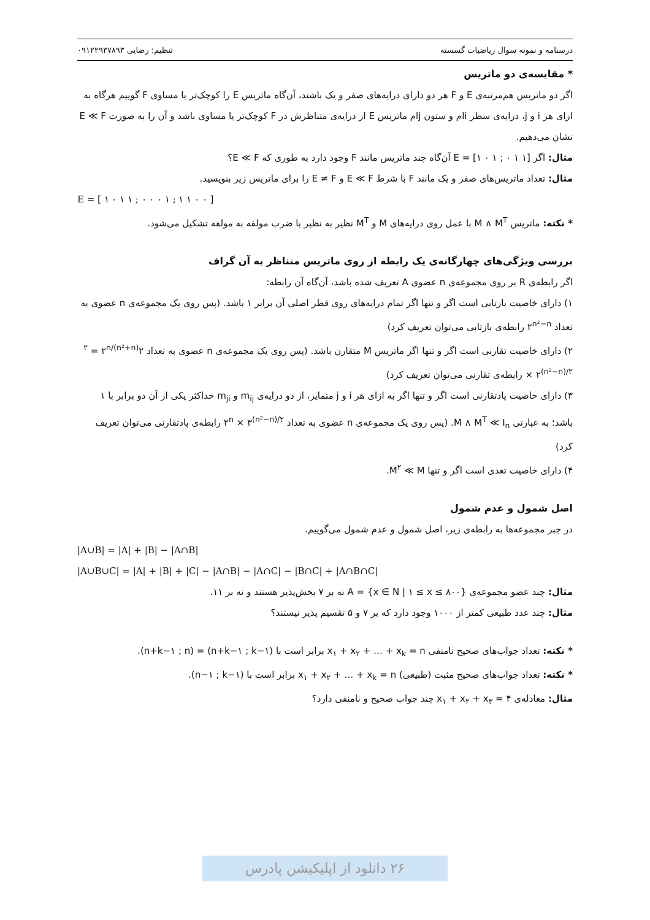درسنامه و نمونه سوال ریاضیات گسسته تنظیم: رضایی ۰۹۱۲۲۹۳۷۸۹۳
* مقایسه‌ی دو ماتریس
اگر دو ماتریس هم‌مرتبه‌ی E و F هر دو دارای درایه‌های صفر و یک باشند، آن‌گاه ماتریس E را کوچک‌تر یا مساوی F گوییم هرگاه به ازای هر i و j، درایه‌ی سطر iام و ستون jام ماتریس E از درایه‌ی متناظرش در F کوچک‌تر یا مساوی باشد و آن را به صورت E ≪ F نشان می‌دهیم.
مثال: اگر E = [۱ ۰ ۱ ; ۰ ۱ ۱] آن‌گاه چند ماتریس مانند F وجود دارد به طوری که E ≪ F؟
مثال: تعداد ماتریس‌های صفر و یک مانند F با شرط E ≪ F و E ≠ F را برای ماتریس زیر بنویسید.
E = [ ۱ ۰ ۱ ۱ ; ۰ ۰ ۰ ۱ ; ۱ ۱ ۰ ۰ ]
* نکته: ماتریس M ∧ M<sup>T</sup> با عمل روی درایه‌های M و M<sup>T</sup> نظیر به نظیر با ضرب مولفه به مولفه تشکیل می‌شود.
بررسی ویژگی‌های چهارگانه‌ی یک رابطه از روی ماتریس متناظر به آن گراف
اگر رابطه‌ی R بر روی مجموعه‌ی n عضوی A تعریف شده باشد، آن‌گاه آن رابطه:
۱) دارای خاصیت بازتابی است اگر و تنها اگر تمام درایه‌های روی قطر اصلی آن برابر ۱ باشد. (پس روی یک مجموعه‌ی n عضوی به تعداد ۲<sup>n²−n</sup> رابطه‌ی بازتابی می‌توان تعریف کرد)
۲) دارای خاصیت تقارنی است اگر و تنها اگر ماتریس M متقارن باشد. (پس روی یک مجموعه‌ی n عضوی به تعداد ۲<sup>(n²+n)/۲</sup> = ۲<sup>n</sup> × ۲<sup>(n²−n)/۲</sup> رابطه‌ی تقارنی می‌توان تعریف کرد)
۳) دارای خاصیت پادتقارنی است اگر و تنها اگر به ازای هر i و j متمایز، از دو درایه‌ی m<sub>ij</sub> و m<sub>ji</sub> حداکثر یکی از آن دو برابر با ۱ باشد؛ به عبارتی M ∧ M<sup>T</sup> ≪ I<sub>n</sub>. (پس روی یک مجموعه‌ی n عضوی به تعداد ۲<sup>n</sup> × ۳<sup>(n²−n)/۲</sup> رابطه‌ی پادتقارنی می‌توان تعریف کرد)
۴) دارای خاصیت تعدی است اگر و تنها M<sup>۲</sup> ≪ M.
اصل شمول و عدم شمول
در جبر مجموعه‌ها به رابطه‌ی زیر، اصل شمول و عدم شمول می‌گوییم.
|A∪B| = |A| + |B| − |A∩B|
|A∪B∪C| = |A| + |B| + |C| − |A∩B| − |A∩C| − |B∩C| + |A∩B∩C|
مثال: چند عضو مجموعه‌ی A = {x ∈ N | ۱ ≤ x ≤ ۸۰۰} نه بر ۷ بخش‌پذیر هستند و نه بر ۱۱.
مثال: چند عدد طبیعی کمتر از ۱۰۰۰ وجود دارد که بر ۷ و ۵ تقسیم پذیر نیستند؟
* نکته: تعداد جواب‌های صحیح نامنفی x<sub>۱</sub> + x<sub>۲</sub> + … + x<sub>k</sub> = n برابر است با (n+k−۱ ; k−۱) = (n+k−۱ ; n).
* نکته: تعداد جواب‌های صحیح مثبت (طبیعی) x<sub>۱</sub> + x<sub>۲</sub> + … + x<sub>k</sub> = n برابر است با (n−۱ ; k−۱).
مثال: معادله‌ی x<sub>۱</sub> + x<sub>۲</sub> + x<sub>۳</sub> = ۴ چند جواب صحیح و نامنفی دارد؟
۲۶ دانلود از اپلیکیشن پادرس